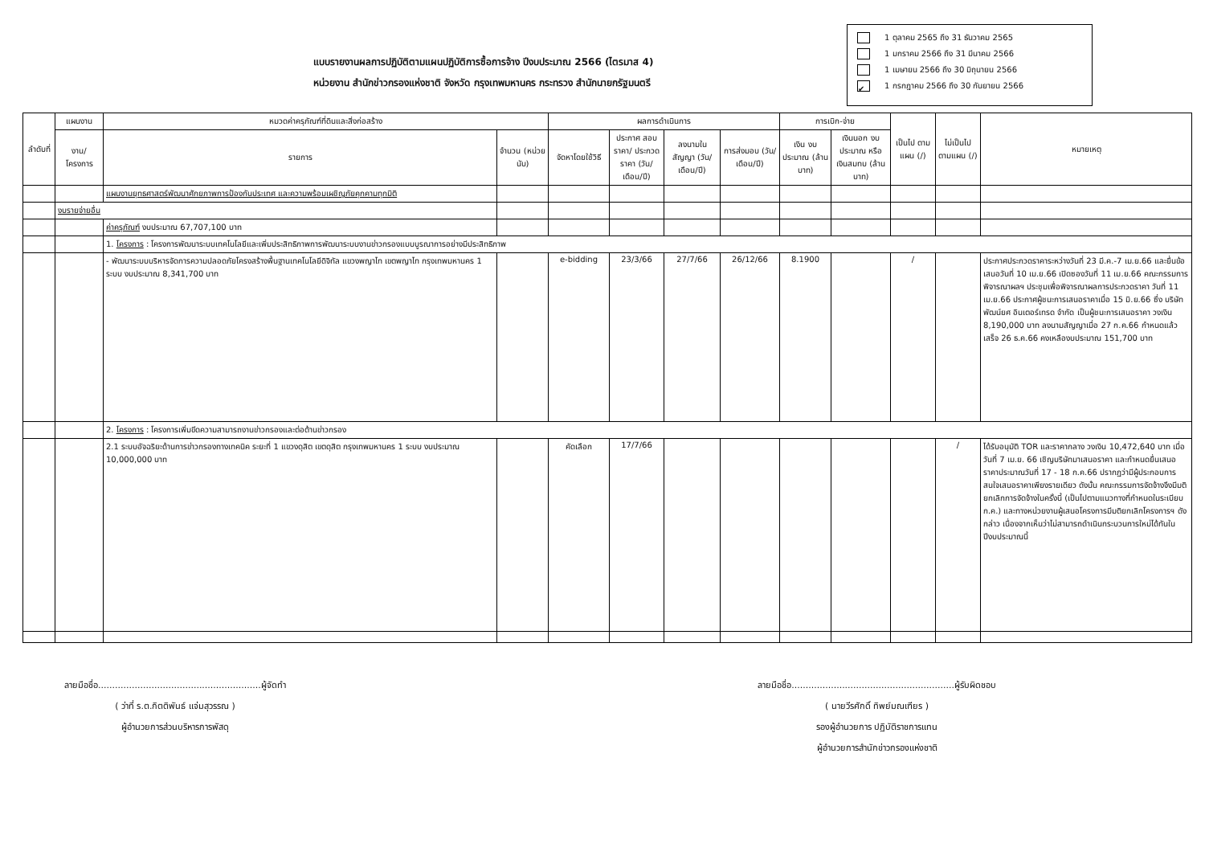แบบรายงานผลการปฏิบัติตามแผนปฏิบัติการซื้อการจ้าง ปีงบประมาณ 2566 (ไตรมาส 4)
หน่วยงาน สำนักข่าวกรองแห่งชาติ จังหวัด กรุงเทพมหานคร กระทรวง สำนักนายกรัฐมนตรี
1 ตุลาคม 2565 ถึง 31 ธันวาคม 2565
1 มกราคม 2566 ถึง 31 มีนาคม 2566
1 เมษายน 2566 ถึง 30 มิถุนายน 2566
✔ 1 กรกฎาคม 2566 ถึง 30 กันยายน 2566
| ลำดับที่ | แผนงาน | หมวดค่าครุภัณฑ์ที่ดินและสิ่งก่อสร้าง | | ผลการดำเนินการ | | | | การเบิก-จ่าย | | เป็นไป ตามแผน (/) | ไม่เป็นไป ตามแผน (/) | หมายเหตุ |
| --- | --- | --- | --- | --- | --- | --- | --- | --- | --- | --- | --- | --- |
| | งาน/ โครงการ | รายการ | จำนวน (หน่วยนับ) | จัดหาโดยใช้วิธี | ประกาศ สอบราคา/ ประกวด ราคา (วัน/เดือน/ปี) | ลงนามใน สัญญา (วัน/เดือน/ปี) | การส่งมอบ (วัน/เดือน/ปี) | เงิน งบประมาณ (ล้านบาท) | เงินนอก งบประมาณ หรือเงินสมทบ (ล้านบาท) | | | |
| | | แผนงานยุทธศาสตร์พัฒนาศักยภาพการป้องกันประเทศ และความพร้อมเผชิญภัยคุกคามทุกมิติ | | | | | | | | | | |
| | งบรายจ่ายอื่น | | | | | | | | | | | |
| | | ค่าครุภัณฑ์ งบประมาณ 67,707,100 บาท | | | | | | | | | | |
| | | 1. โครงการ : โครงการพัฒนาระบบเทคโนโลยีและเพิ่มประสิทธิภาพการพัฒนาระบบงานข่าวกรองแบบบูรณาการอย่างมีประสิทธิภาพ | | | | | | | | | | |
| | | - พัฒนาระบบบริหารจัดการความปลอดภัยโครงสร้างพื้นฐานเทคโนโลยีดิจิทัล แขวงพญาไท เขตพญาไท กรุงเทพมหานคร 1 ระบบ งบประมาณ 8,341,700 บาท | | e-bidding | 23/3/66 | 27/7/66 | 26/12/66 | 8.1900 | | / | | ประกาศประกวดราคาระหว่างวันที่ 23 มี.ค.-7 เม.ย.66 และยื่นข้อเสนอวันที่ 10 เม.ย.66 เปิดซองวันที่ 11 เม.ย.66 คณะกรรมการพิจารณาผลฯ ประชุมเพื่อพิจารณาผลการประกวดราคา วันที่ 11 เม.ย.66 ประกาศผู้ชนะการเสนอราคาเมื่อ 15 มิ.ย.66 ซึ่ง บริษัท พัฒน์ยศ อินเตอร์เทรด จำกัด เป็นผู้ชนะการเสนอราคา วงเงิน 8,190,000 บาท ลงนามสัญญาเมื่อ 27 ก.ค.66 กำหนดแล้วเสร็จ 26 ธ.ค.66 คงเหลืองบประมาณ 151,700 บาท |
| | | 2. โครงการ : โครงการเพิ่มขีดความสามารถงานข่าวกรองและต่อต้านข่าวกรอง | | | | | | | | | | |
| | | 2.1 ระบบอัจฉริยะด้านการข่าวกรองทางเทคนิค ระยะที่ 1 แขวงดุสิต เขตดุสิต กรุงเทพมหานคร 1 ระบบ งบประมาณ 10,000,000 บาท | | คัดเลือก | 17/7/66 | | | | | | / | ได้รับอนุมัติ TOR และราคากลาง วงเงิน 10,472,640 บาท เมื่อวันที่ 7 เม.ย. 66 เชิญบริษัทมาเสนอราคา และกำหนดยื่นเสนอราคาประมาณวันที่ 17 - 18 ก.ค.66 ปรากฏว่ามีผู้ประกอบการสนใจเสนอราคาเพียงรายเดียว ดังนั้น คณะกรรมการจัดจ้างจึงมีมติยกเลิกการจัดจ้างในครั้งนี้ (เป็นไปตามแนวทางที่กำหนดในระเบียบ ก.ค.) และทางหน่วยงานผู้เสนอโครงการมีมติยกเลิกโครงการฯ ดังกล่าว เนื่องจากเห็นว่าไม่สามารถดำเนินกระบวนการใหม่ได้ทันในปีงบประมาณนี้ |
ลายมือชื่อ..........................................................ผู้จัดทำ
( ว่าที่ ร.ต.กิตติพันธ์ แจ่มสุวรรณ )
ผู้อำนวยการส่วนบริหารการพัสดุ
ลายมือชื่อ..........................................................ผู้รับผิดชอบ
( นายวีรศักดิ์ ทิพย์มณเฑียร )
รองผู้อำนวยการ ปฏิบัติราชการแทน
ผู้อำนวยการสำนักข่าวกรองแห่งชาติ